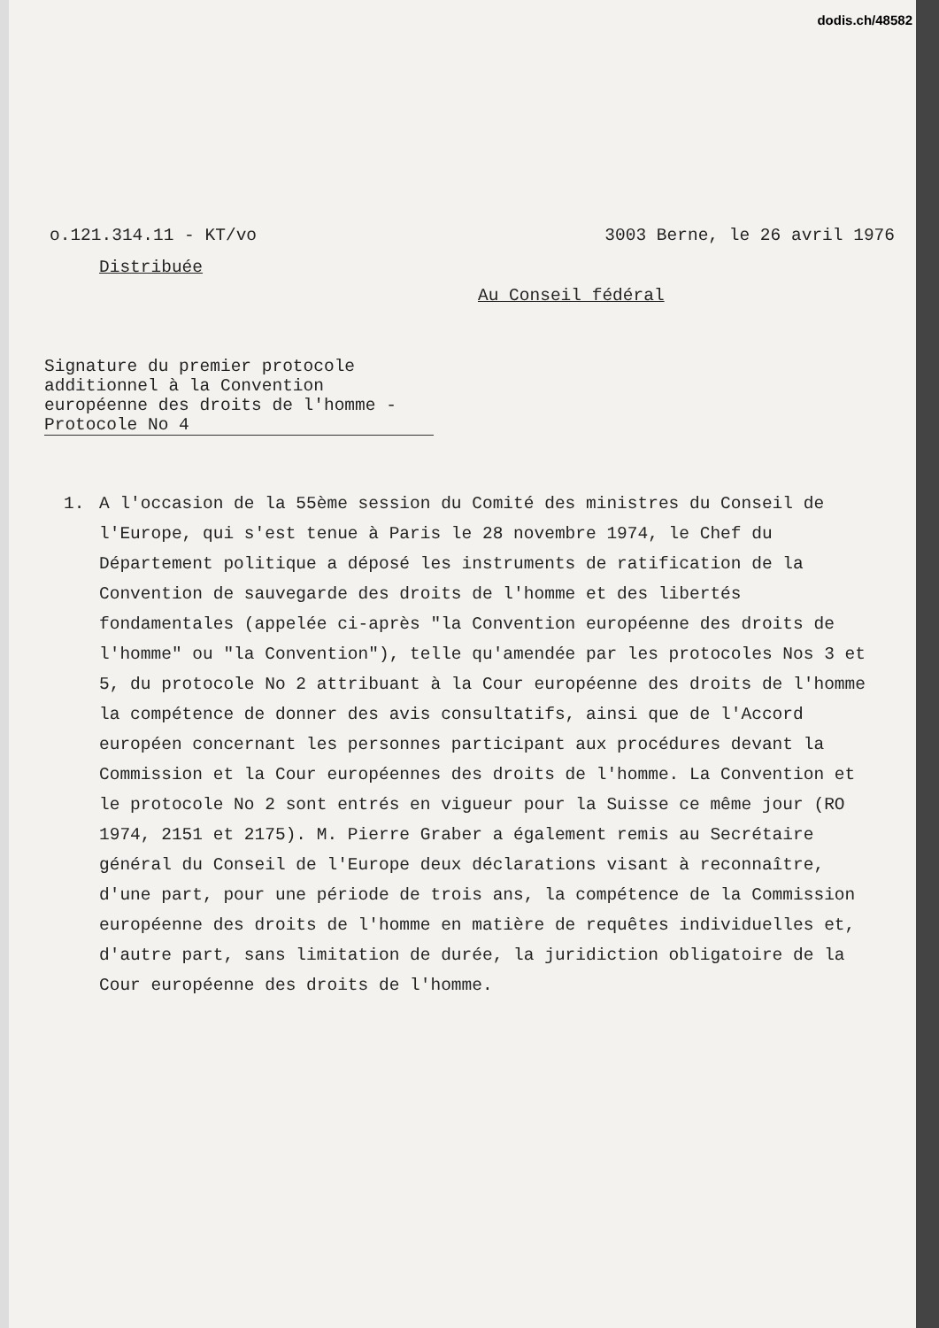dodis.ch/48582
o.121.314.11 - KT/vo 3003 Berne, le 26 avril 1976
Distribuée
Au Conseil fédéral
Signature du premier protocole
additionnel à la Convention
européenne des droits de l'homme -
Protocole No 4
1. A l'occasion de la 55ème session du Comité des ministres du Conseil de l'Europe, qui s'est tenue à Paris le 28 novembre 1974, le Chef du Département politique a déposé les instruments de ratification de la Convention de sauvegarde des droits de l'homme et des libertés fondamentales (appelée ci-après "la Convention européenne des droits de l'homme" ou "la Convention"), telle qu'amendée par les protocoles Nos 3 et 5, du protocole No 2 attribuant à la Cour européenne des droits de l'homme la compétence de donner des avis consultatifs, ainsi que de l'Accord européen concernant les personnes participant aux procédures devant la Commission et la Cour européennes des droits de l'homme. La Convention et le protocole No 2 sont entrés en vigueur pour la Suisse ce même jour (RO 1974, 2151 et 2175). M. Pierre Graber a également remis au Secrétaire général du Conseil de l'Europe deux déclarations visant à reconnaître, d'une part, pour une période de trois ans, la compétence de la Commission européenne des droits de l'homme en matière de requêtes individuelles et, d'autre part, sans limitation de durée, la juridiction obligatoire de la Cour européenne des droits de l'homme.